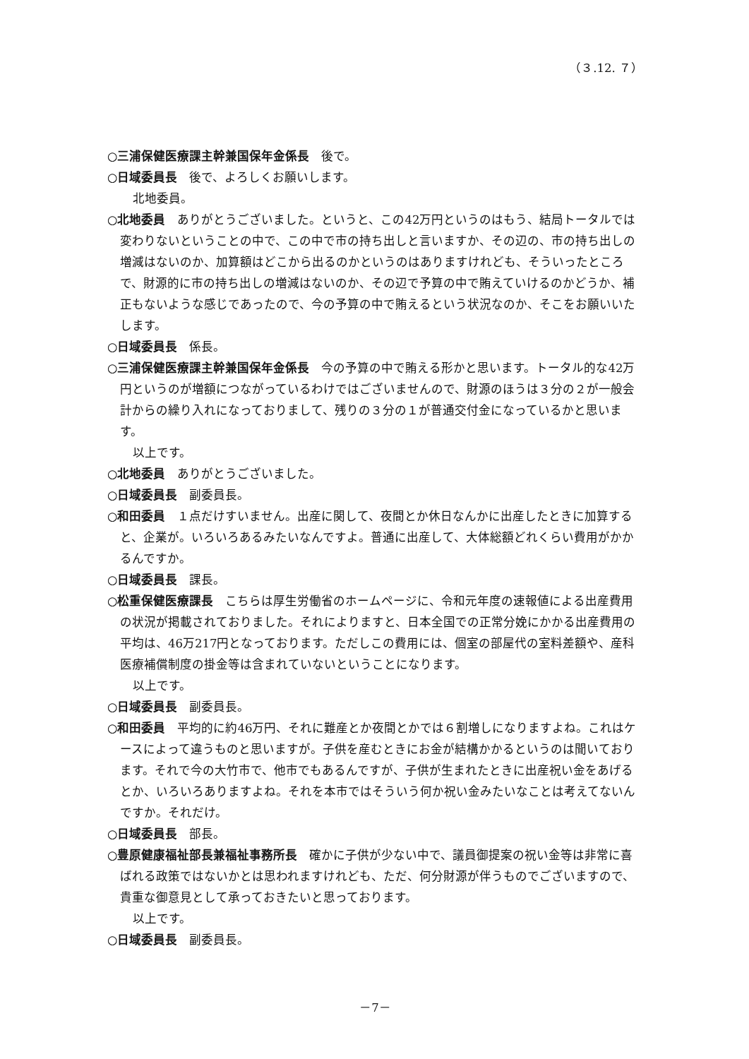（３.12. ７）
○三浦保健医療課主幹兼国保年金係長　後で。
○日域委員長　後で、よろしくお願いします。
北地委員。
○北地委員　ありがとうございました。というと、この42万円というのはもう、結局トータルでは変わりないということの中で、この中で市の持ち出しと言いますか、その辺の、市の持ち出しの増減はないのか、加算額はどこから出るのかというのはありますけれども、そういったところで、財源的に市の持ち出しの増減はないのか、その辺で予算の中で賄えていけるのかどうか、補正もないような感じであったので、今の予算の中で賄えるという状況なのか、そこをお願いいたします。
○日域委員長　係長。
○三浦保健医療課主幹兼国保年金係長　今の予算の中で賄える形かと思います。トータル的な42万円というのが増額につながっているわけではございませんので、財源のほうは３分の２が一般会計からの繰り入れになっておりまして、残りの３分の１が普通交付金になっているかと思います。
以上です。
○北地委員　ありがとうございました。
○日域委員長　副委員長。
○和田委員　１点だけすいません。出産に関して、夜間とか休日なんかに出産したときに加算すると、企業が。いろいろあるみたいなんですよ。普通に出産して、大体総額どれくらい費用がかかるんですか。
○日域委員長　課長。
○松重保健医療課長　こちらは厚生労働省のホームページに、令和元年度の速報値による出産費用の状況が掲載されておりました。それによりますと、日本全国での正常分娩にかかる出産費用の平均は、46万217円となっております。ただしこの費用には、個室の部屋代の室料差額や、産科医療補償制度の掛金等は含まれていないということになります。
以上です。
○日域委員長　副委員長。
○和田委員　平均的に約46万円、それに難産とか夜間とかでは６割増しになりますよね。これはケースによって違うものと思いますが。子供を産むときにお金が結構かかるというのは聞いております。それで今の大竹市で、他市でもあるんですが、子供が生まれたときに出産祝い金をあげるとか、いろいろありますよね。それを本市ではそういう何か祝い金みたいなことは考えてないんですか。それだけ。
○日域委員長　部長。
○豊原健康福祉部長兼福祉事務所長　確かに子供が少ない中で、議員御提案の祝い金等は非常に喜ばれる政策ではないかとは思われますけれども、ただ、何分財源が伴うものでございますので、貴重な御意見として承っておきたいと思っております。
以上です。
○日域委員長　副委員長。
－7－